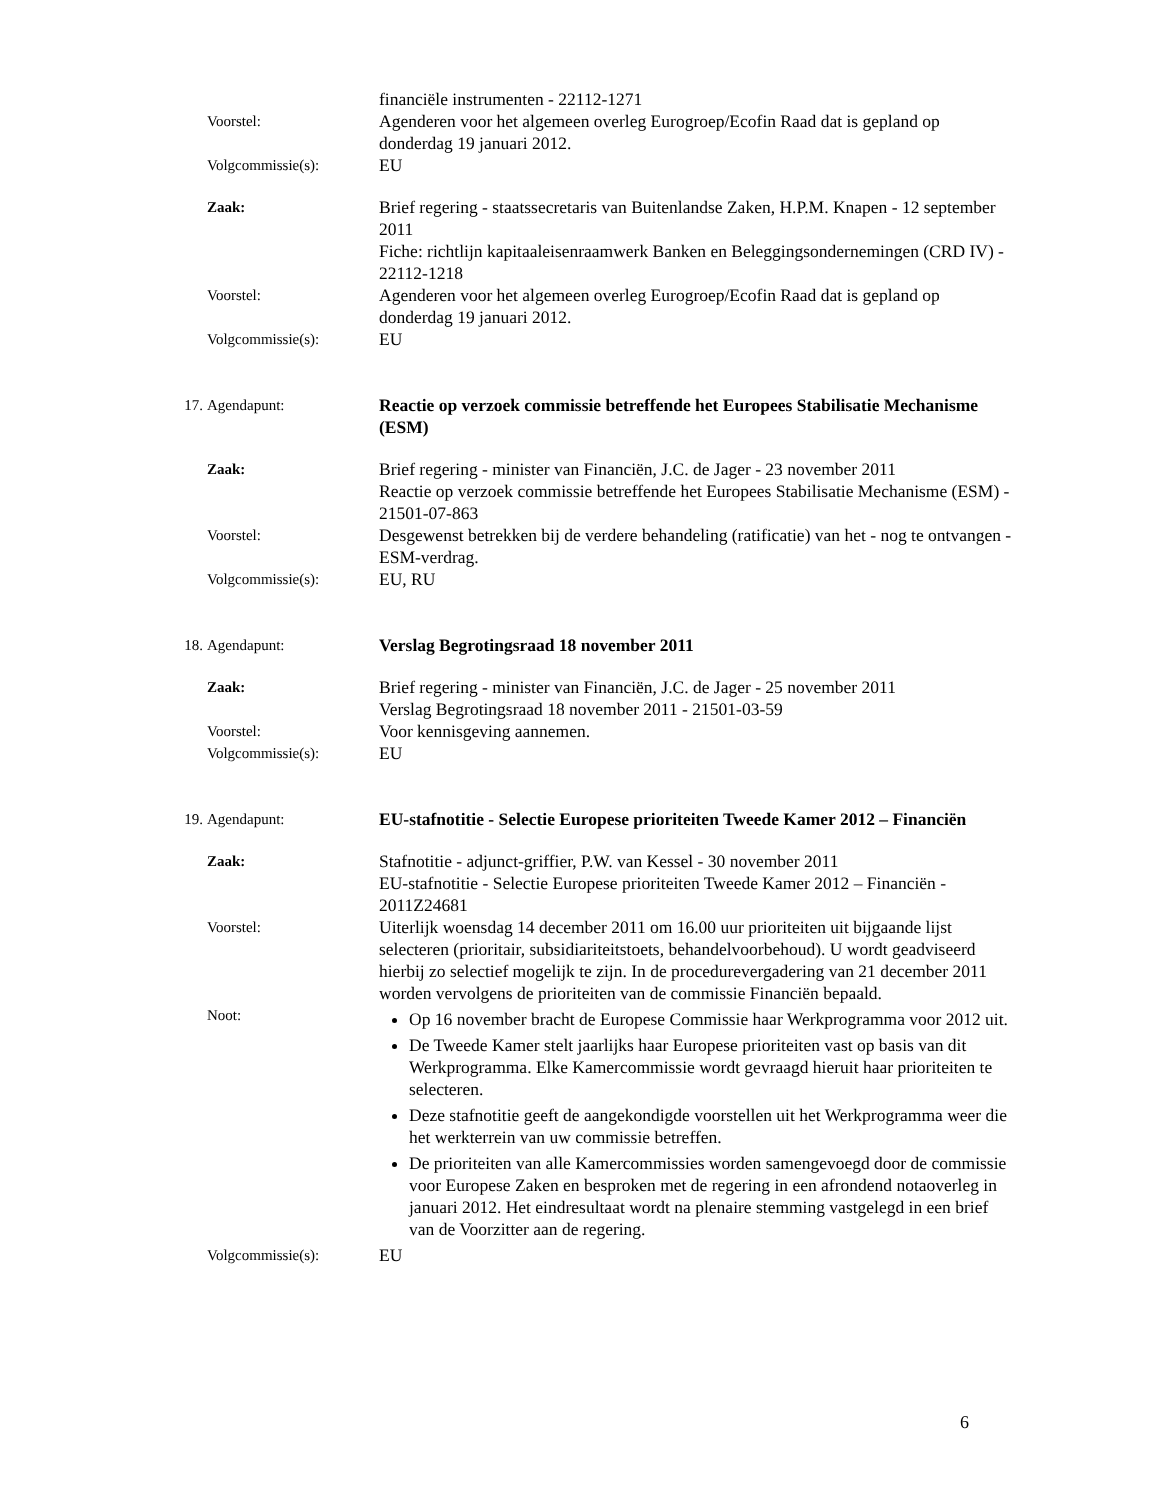financiële instrumenten - 22112-1271
Voorstel:
Agenderen voor het algemeen overleg Eurogroep/Ecofin Raad dat is gepland op donderdag 19 januari 2012.
Volgcommissie(s):
EU
Zaak:
Brief regering - staatssecretaris van Buitenlandse Zaken, H.P.M. Knapen - 12 september 2011
Fiche: richtlijn kapitaaleisenraamwerk Banken en Beleggingsondernemingen (CRD IV) - 22112-1218
Voorstel:
Agenderen voor het algemeen overleg Eurogroep/Ecofin Raad dat is gepland op donderdag 19 januari 2012.
Volgcommissie(s):
EU
17. Agendapunt:
Reactie op verzoek commissie betreffende het Europees Stabilisatie Mechanisme (ESM)
Zaak:
Brief regering - minister van Financiën, J.C. de Jager - 23 november 2011
Reactie op verzoek commissie betreffende het Europees Stabilisatie Mechanisme (ESM) - 21501-07-863
Voorstel:
Desgewenst betrekken bij de verdere behandeling (ratificatie) van het - nog te ontvangen - ESM-verdrag.
Volgcommissie(s):
EU, RU
18. Agendapunt:
Verslag Begrotingsraad 18 november 2011
Zaak:
Brief regering - minister van Financiën, J.C. de Jager - 25 november 2011
Verslag Begrotingsraad 18 november 2011 - 21501-03-59
Voorstel:
Voor kennisgeving aannemen.
Volgcommissie(s):
EU
19. Agendapunt:
EU-stafnotitie - Selectie Europese prioriteiten Tweede Kamer 2012 – Financiën
Zaak:
Stafnotitie - adjunct-griffier, P.W. van Kessel - 30 november 2011
EU-stafnotitie - Selectie Europese prioriteiten Tweede Kamer 2012 – Financiën - 2011Z24681
Voorstel:
Uiterlijk woensdag 14 december 2011 om 16.00 uur prioriteiten uit bijgaande lijst selecteren (prioritair, subsidiariteitstoets, behandelvoorbehoud). U wordt geadviseerd hierbij zo selectief mogelijk te zijn. In de procedurevergadering van 21 december 2011 worden vervolgens de prioriteiten van de commissie Financiën bepaald.
Noot:
Op 16 november bracht de Europese Commissie haar Werkprogramma voor 2012 uit.
De Tweede Kamer stelt jaarlijks haar Europese prioriteiten vast op basis van dit Werkprogramma. Elke Kamercommissie wordt gevraagd hieruit haar prioriteiten te selecteren.
Deze stafnotitie geeft de aangekondigde voorstellen uit het Werkprogramma weer die het werkterrein van uw commissie betreffen.
De prioriteiten van alle Kamercommissies worden samengevoegd door de commissie voor Europese Zaken en besproken met de regering in een afrondend notaoverleg in januari 2012. Het eindresultaat wordt na plenaire stemming vastgelegd in een brief van de Voorzitter aan de regering.
Volgcommissie(s):
EU
6